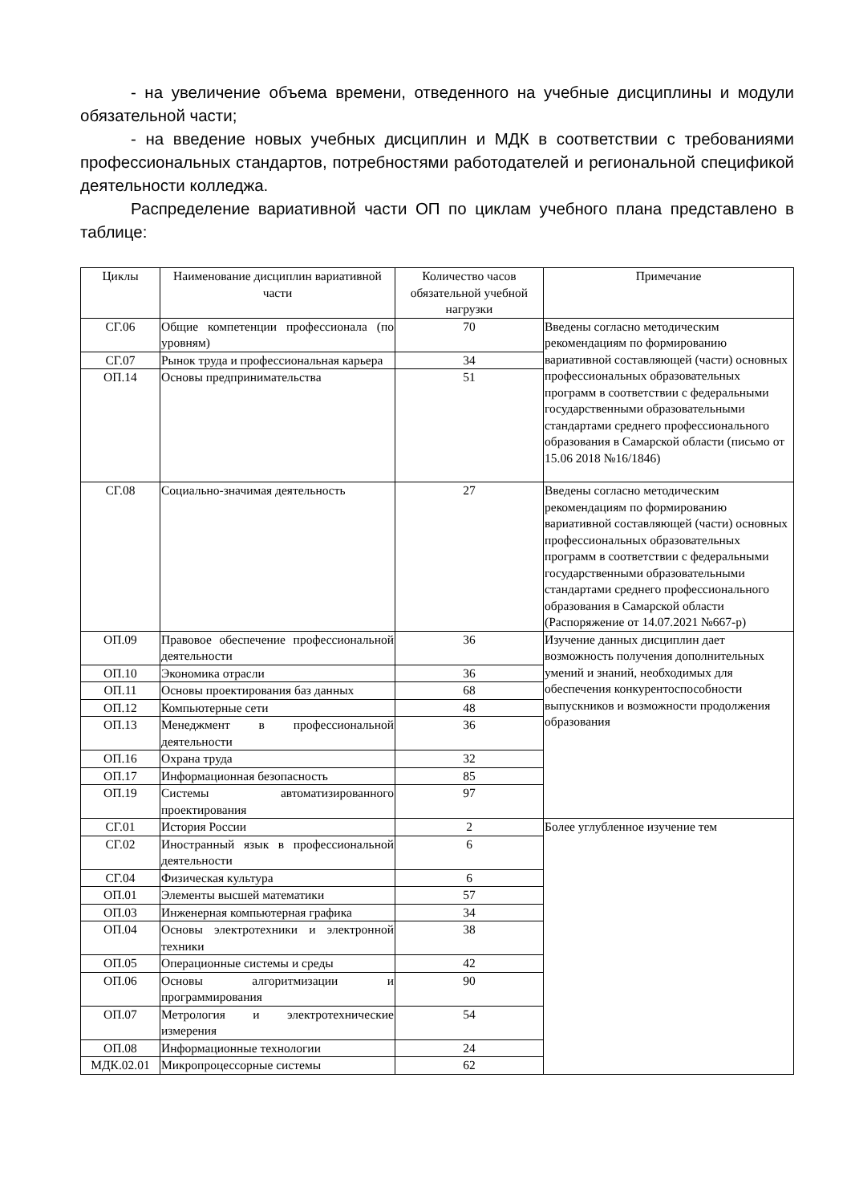- на увеличение объема времени, отведенного на учебные дисциплины и модули обязательной части;
- на введение новых учебных дисциплин и МДК в соответствии с требованиями профессиональных стандартов, потребностями работодателей и региональной спецификой деятельности колледжа.
Распределение вариативной части ОП по циклам учебного плана представлено в таблице:
| Циклы | Наименование дисциплин вариативной части | Количество часов обязательной учебной нагрузки | Примечание |
| --- | --- | --- | --- |
| СГ.06 | Общие компетенции профессионала (по уровням) | 70 | Введены согласно методическим рекомендациям по формированию вариативной составляющей (части) основных профессиональных образовательных программ в соответствии с федеральными государственными образовательными стандартами среднего профессионального образования в Самарской области (письмо от 15.06 2018 №16/1846) |
| СГ.07 | Рынок труда и профессиональная карьера | 34 | |
| ОП.14 | Основы предпринимательства | 51 | |
| СГ.08 | Социально-значимая деятельность | 27 | Введены согласно методическим рекомендациям по формированию вариативной составляющей (части) основных профессиональных образовательных программ в соответствии с федеральными государственными образовательными стандартами среднего профессионального образования в Самарской области (Распоряжение от 14.07.2021 №667-р) |
| ОП.09 | Правовое обеспечение профессиональной деятельности | 36 | Изучение данных дисциплин дает возможность получения дополнительных умений и знаний, необходимых для обеспечения конкурентоспособности выпускников и возможности продолжения образования |
| ОП.10 | Экономика отрасли | 36 | |
| ОП.11 | Основы проектирования баз данных | 68 | |
| ОП.12 | Компьютерные сети | 48 | |
| ОП.13 | Менеджмент в профессиональной деятельности | 36 | |
| ОП.16 | Охрана труда | 32 | |
| ОП.17 | Информационная безопасность | 85 | |
| ОП.19 | Системы автоматизированного проектирования | 97 | |
| СГ.01 | История России | 2 | Более углубленное изучение тем |
| СГ.02 | Иностранный язык в профессиональной деятельности | 6 | |
| СГ.04 | Физическая культура | 6 | |
| ОП.01 | Элементы высшей математики | 57 | |
| ОП.03 | Инженерная компьютерная графика | 34 | |
| ОП.04 | Основы электротехники и электронной техники | 38 | |
| ОП.05 | Операционные системы и среды | 42 | |
| ОП.06 | Основы алгоритмизации и программирования | 90 | |
| ОП.07 | Метрология и электротехнические измерения | 54 | |
| ОП.08 | Информационные технологии | 24 | |
| МДК.02.01 | Микропроцессорные системы | 62 | |